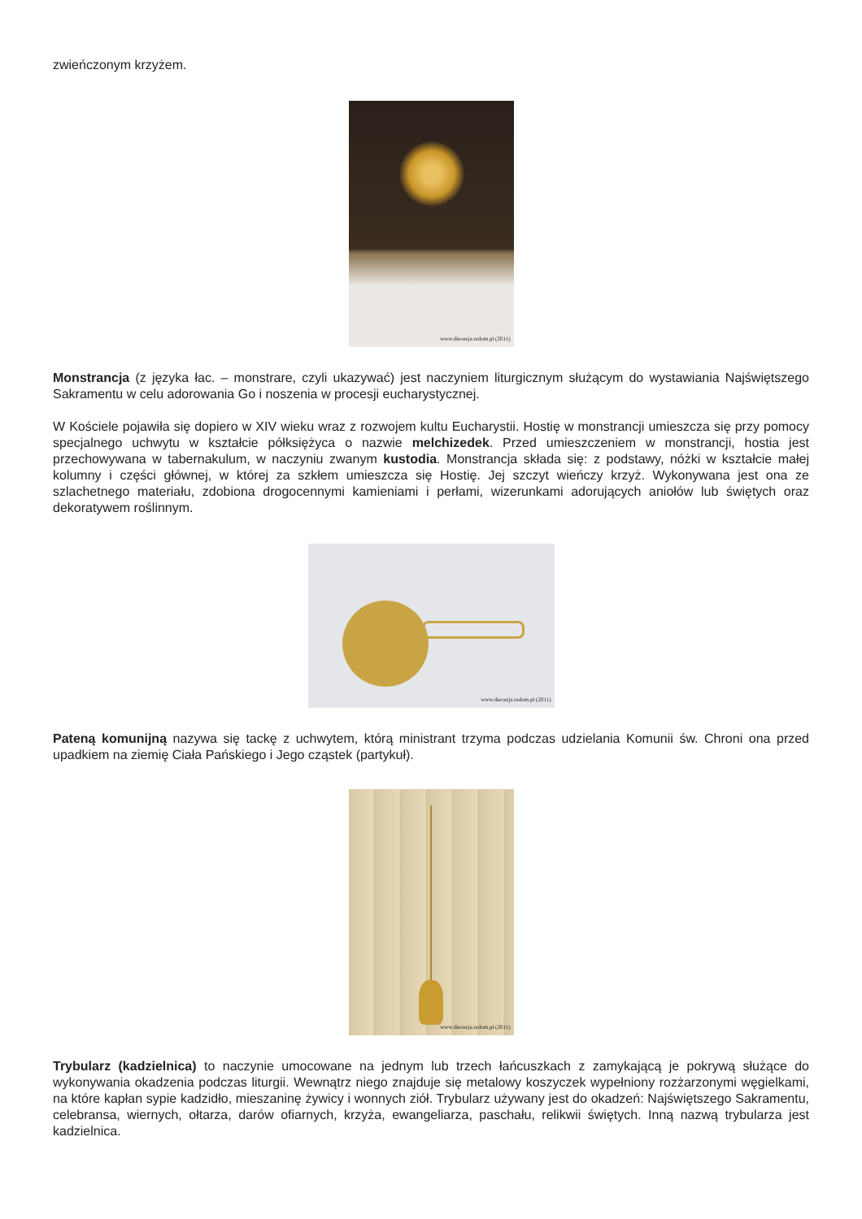zwieńczonym krzyżem.
www.diecezja.radom.pl (2011)
Monstrancja (z języka łac. – monstrare, czyli ukazywać) jest naczyniem liturgicznym służącym do wystawiania Najświętszego Sakramentu w celu adorowania Go i noszenia w procesji eucharystycznej.
W Kościele pojawiła się dopiero w XIV wieku wraz z rozwojem kultu Eucharystii. Hostię w monstrancji umieszcza się przy pomocy specjalnego uchwytu w kształcie półksiężyca o nazwie melchizedek. Przed umieszczeniem w monstrancji, hostia jest przechowywana w tabernakulum, w naczyniu zwanym kustodia. Monstrancja składa się: z podstawy, nóżki w kształcie małej kolumny i części głównej, w której za szkłem umieszcza się Hostię. Jej szczyt wieńczy krzyż. Wykonywana jest ona ze szlachetnego materiału, zdobiona drogocennymi kamieniami i perłami, wizerunkami adorujących aniołów lub świętych oraz dekoratywem roślinnym.
www.diecezja.radom.pl (2011)
Pateną komunijną nazywa się tackę z uchwytem, którą ministrant trzyma podczas udzielania Komunii św. Chroni ona przed upadkiem na ziemię Ciała Pańskiego i Jego cząstek (partykuł).
www.diecezja.radom.pl (2011)
Trybularz (kadzielnica) to naczynie umocowane na jednym lub trzech łańcuszkach z zamykającą je pokrywą służące do wykonywania okadzenia podczas liturgii. Wewnątrz niego znajduje się metalowy koszyczek wypełniony rozżarzonymi węgielkami, na które kapłan sypie kadzidło, mieszaninę żywicy i wonnych ziół. Trybularz używany jest do okadzeń: Najświętszego Sakramentu, celebransa, wiernych, ołtarza, darów ofiarnych, krzyża, ewangeliarza, paschału, relikwii świętych. Inną nazwą trybularza jest kadzielnica.